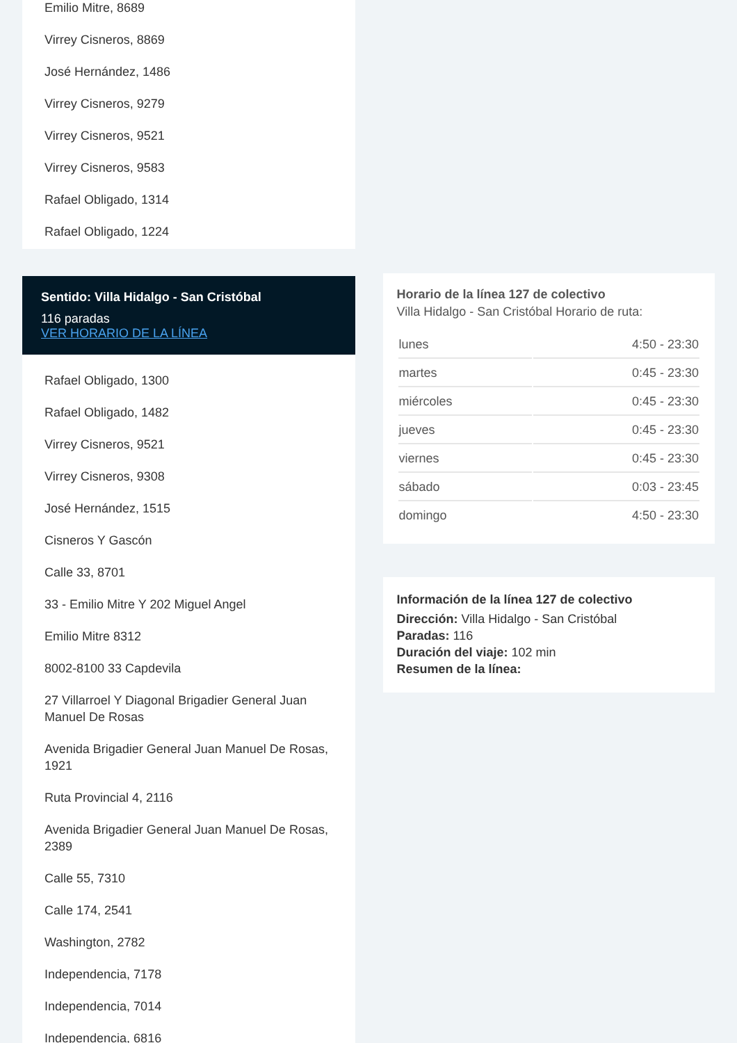Emilio Mitre, 8689
Virrey Cisneros, 8869
José Hernández, 1486
Virrey Cisneros, 9279
Virrey Cisneros, 9521
Virrey Cisneros, 9583
Rafael Obligado, 1314
Rafael Obligado, 1224
Sentido: Villa Hidalgo - San Cristóbal
116 paradas
VER HORARIO DE LA LÍNEA
Rafael Obligado, 1300
Rafael Obligado, 1482
Virrey Cisneros, 9521
Virrey Cisneros, 9308
José Hernández, 1515
Cisneros Y Gascón
Calle 33, 8701
33 - Emilio Mitre Y 202 Miguel Angel
Emilio Mitre 8312
8002-8100 33 Capdevila
27 Villarroel Y Diagonal Brigadier General Juan Manuel De Rosas
Avenida Brigadier General Juan Manuel De Rosas, 1921
Ruta Provincial 4, 2116
Avenida Brigadier General Juan Manuel De Rosas, 2389
Calle 55, 7310
Calle 174, 2541
Washington, 2782
Independencia, 7178
Independencia, 7014
Independencia, 6816
Horario de la línea 127 de colectivo
Villa Hidalgo - San Cristóbal Horario de ruta:
| lunes | 4:50 - 23:30 |
| martes | 0:45 - 23:30 |
| miércoles | 0:45 - 23:30 |
| jueves | 0:45 - 23:30 |
| viernes | 0:45 - 23:30 |
| sábado | 0:03 - 23:45 |
| domingo | 4:50 - 23:30 |
Información de la línea 127 de colectivo
Dirección: Villa Hidalgo - San Cristóbal
Paradas: 116
Duración del viaje: 102 min
Resumen de la línea: